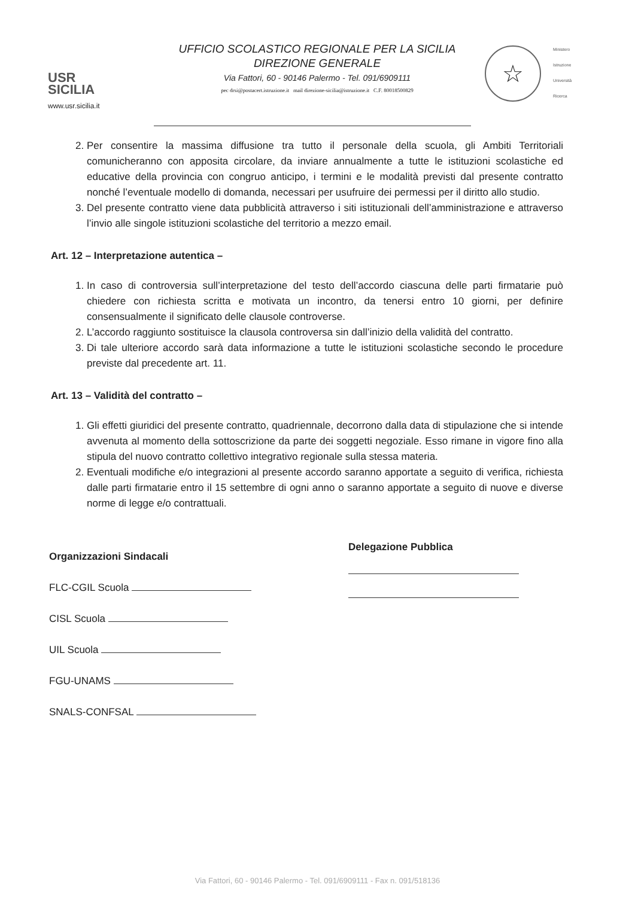USR
SICILIA
www.usr.sicilia.it
UFFICIO SCOLASTICO REGIONALE PER LA SICILIA
DIREZIONE GENERALE
Via Fattori, 60 - 90146 Palermo - Tel. 091/6909111
pec drsi@postacert.istruzione.it mail direzione-sicilia@istruzione.it C.F. 80018500829
☆
Ministero
Istruzione
Università
Ricerca
2. Per consentire la massima diffusione tra tutto il personale della scuola, gli Ambiti Territoriali comunicheranno con apposita circolare, da inviare annualmente a tutte le istituzioni scolastiche ed educative della provincia con congruo anticipo, i termini e le modalità previsti dal presente contratto nonché l’eventuale modello di domanda, necessari per usufruire dei permessi per il diritto allo studio.
3. Del presente contratto viene data pubblicità attraverso i siti istituzionali dell’amministrazione e attraverso l’invio alle singole istituzioni scolastiche del territorio a mezzo email.
Art. 12 – Interpretazione autentica –
1. In caso di controversia sull’interpretazione del testo dell’accordo ciascuna delle parti firmatarie può chiedere con richiesta scritta e motivata un incontro, da tenersi entro 10 giorni, per definire consensualmente il significato delle clausole controverse.
2. L’accordo raggiunto sostituisce la clausola controversa sin dall’inizio della validità del contratto.
3. Di tale ulteriore accordo sarà data informazione a tutte le istituzioni scolastiche secondo le procedure previste dal precedente art. 11.
Art. 13 – Validità del contratto –
1. Gli effetti giuridici del presente contratto, quadriennale, decorrono dalla data di stipulazione che si intende avvenuta al momento della sottoscrizione da parte dei soggetti negoziale. Esso rimane in vigore fino alla stipula del nuovo contratto collettivo integrativo regionale sulla stessa materia.
2. Eventuali modifiche e/o integrazioni al presente accordo saranno apportate a seguito di verifica, richiesta dalle parti firmatarie entro il 15 settembre di ogni anno o saranno apportate a seguito di nuove e diverse norme di legge e/o contrattuali.
Organizzazioni Sindacali
FLC-CGIL Scuola
CISL Scuola
UIL Scuola
FGU-UNAMS
SNALS-CONFSAL
Delegazione Pubblica
Via Fattori, 60 - 90146 Palermo - Tel. 091/6909111 - Fax n. 091/518136